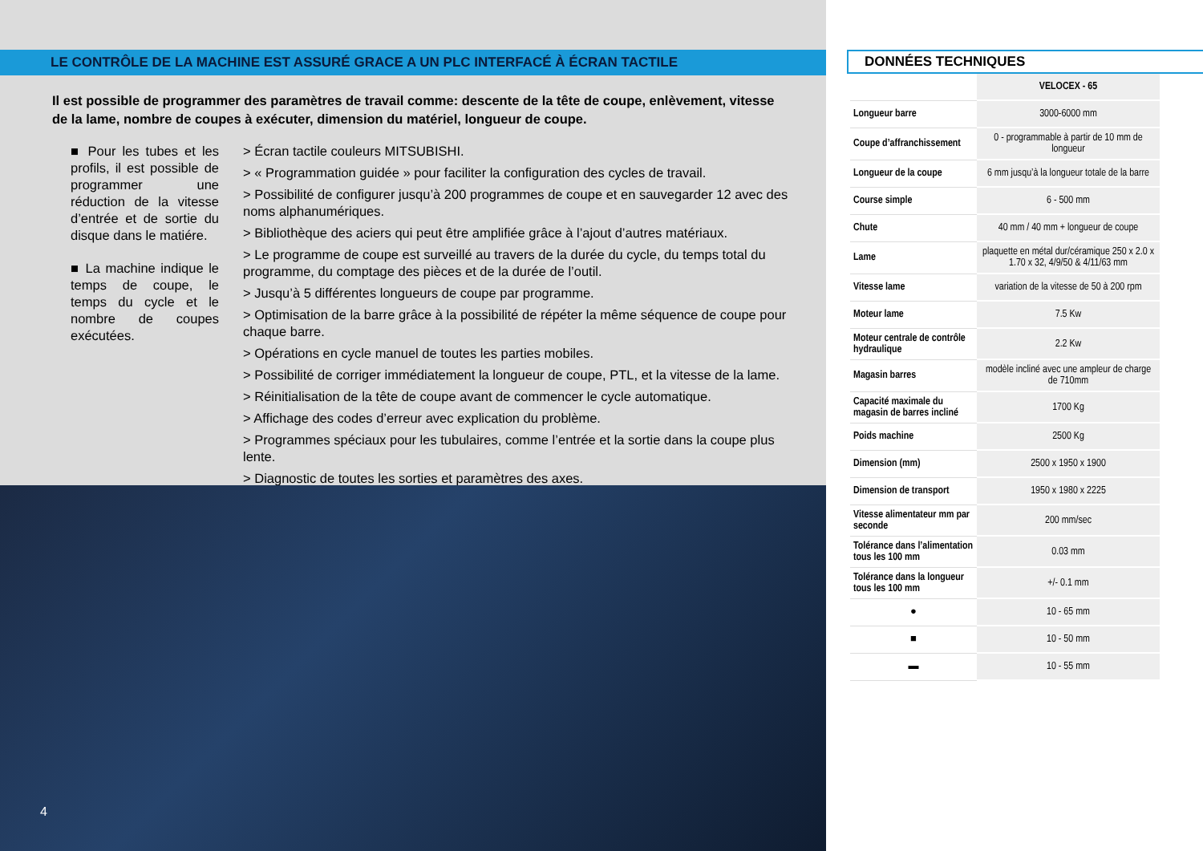LE CONTRÔLE DE LA MACHINE EST ASSURÉ GRACE A UN PLC INTERFACÉ À ÉCRAN TACTILE
Il est possible de programmer des paramètres de travail comme: descente de la tête de coupe, enlèvement, vitesse de la lame, nombre de coupes à exécuter, dimension du matériel, longueur de coupe.
■ Pour les tubes et les profils, il est possible de programmer une réduction de la vitesse d’entrée et de sortie du disque dans le matiére.
■ La machine indique le temps de coupe, le temps du cycle et le nombre de coupes exécutées.
> Écran tactile couleurs MITSUBISHI.
> « Programmation guidée » pour faciliter la configuration des cycles de travail.
> Possibilité de configurer jusqu’à 200 programmes de coupe et en sauvegarder 12 avec des noms alphanumériques.
> Bibliothèque des aciers qui peut être amplifiée grâce à l’ajout d’autres matériaux.
> Le programme de coupe est surveillé au travers de la durée du cycle, du temps total du programme, du comptage des pièces et de la durée de l’outil.
> Jusqu’à 5 différentes longueurs de coupe par programme.
> Optimisation de la barre grâce à la possibilité de répéter la même séquence de coupe pour chaque barre.
> Opérations en cycle manuel de toutes les parties mobiles.
> Possibilité de corriger immédiatement la longueur de coupe, PTL, et la vitesse de la lame.
> Réinitialisation de la tête de coupe avant de commencer le cycle automatique.
> Affichage des codes d’erreur avec explication du problème.
> Programmes spéciaux pour les tubulaires, comme l’entrée et la sortie dans la coupe plus lente.
> Diagnostic de toutes les sorties et paramètres des axes.
4
DONNÉES TECHNIQUES
| | VELOCEX - 65 |
| Longueur barre | 3000-6000 mm |
| Coupe d’affranchissement | 0 - programmable à partir de 10 mm de longueur |
| Longueur de la coupe | 6 mm jusqu’à la longueur totale de la barre |
| Course simple | 6 - 500 mm |
| Chute | 40 mm / 40 mm + longueur de coupe |
| Lame | plaquette en métal dur/céramique 250 x 2.0 x 1.70 x 32, 4/9/50 & 4/11/63 mm |
| Vitesse lame | variation de la vitesse de 50 à 200 rpm |
| Moteur lame | 7.5 Kw |
| Moteur centrale de contrôle hydraulique | 2.2 Kw |
| Magasin barres | modèle incliné avec une ampleur de charge de 710mm |
| Capacité maximale du magasin de barres incliné | 1700 Kg |
| Poids machine | 2500 Kg |
| Dimension (mm) | 2500 x 1950 x 1900 |
| Dimension de transport | 1950 x 1980 x 2225 |
| Vitesse alimentateur mm par seconde | 200 mm/sec |
| Tolérance dans l’alimentation tous les 100 mm | 0.03 mm |
| Tolérance dans la longueur tous les 100 mm | +/- 0.1 mm |
| ● | 10 - 65 mm |
| ■ | 10 - 50 mm |
| ▬ | 10 - 55 mm |